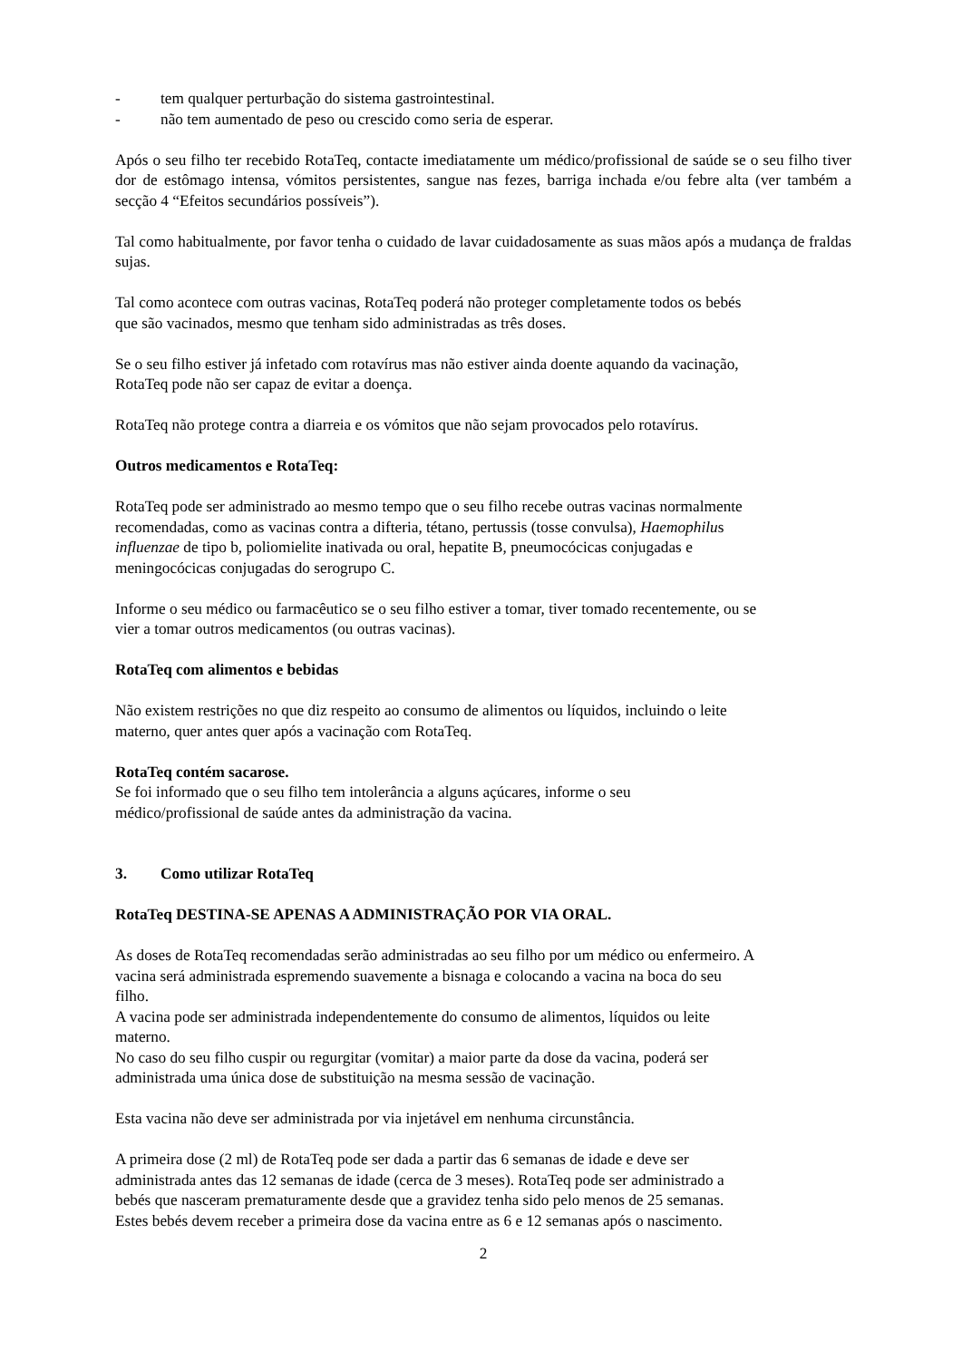- tem qualquer perturbação do sistema gastrointestinal.
- não tem aumentado de peso ou crescido como seria de esperar.
Após o seu filho ter recebido RotaTeq, contacte imediatamente um médico/profissional de saúde se o seu filho tiver dor de estômago intensa, vómitos persistentes, sangue nas fezes, barriga inchada e/ou febre alta (ver também a secção 4 “Efeitos secundários possíveis”).
Tal como habitualmente, por favor tenha o cuidado de lavar cuidadosamente as suas mãos após a mudança de fraldas sujas.
Tal como acontece com outras vacinas, RotaTeq poderá não proteger completamente todos os bebés
que são vacinados, mesmo que tenham sido administradas as três doses.
Se o seu filho estiver já infetado com rotavírus mas não estiver ainda doente aquando da vacinação,
RotaTeq pode não ser capaz de evitar a doença.
RotaTeq não protege contra a diarreia e os vómitos que não sejam provocados pelo rotavírus.
Outros medicamentos e RotaTeq:
RotaTeq pode ser administrado ao mesmo tempo que o seu filho recebe outras vacinas normalmente
recomendadas, como as vacinas contra a difteria, tétano, pertussis (tosse convulsa), Haemophilus
influenzae de tipo b, poliomielite inativada ou oral, hepatite B, pneumocócicas conjugadas e
meningocócicas conjugadas do serogrupo C.
Informe o seu médico ou farmacêutico se o seu filho estiver a tomar, tiver tomado recentemente, ou se
vier a tomar outros medicamentos (ou outras vacinas).
RotaTeq com alimentos e bebidas
Não existem restrições no que diz respeito ao consumo de alimentos ou líquidos, incluindo o leite
materno, quer antes quer após a vacinação com RotaTeq.
RotaTeq contém sacarose.
Se foi informado que o seu filho tem intolerância a alguns açúcares, informe o seu
médico/profissional de saúde antes da administração da vacina.
3. Como utilizar RotaTeq
RotaTeq DESTINA-SE APENAS A ADMINISTRAÇÃO POR VIA ORAL.
As doses de RotaTeq recomendadas serão administradas ao seu filho por um médico ou enfermeiro. A
vacina será administrada espremendo suavemente a bisnaga e colocando a vacina na boca do seu
filho.
A vacina pode ser administrada independentemente do consumo de alimentos, líquidos ou leite
materno.
No caso do seu filho cuspir ou regurgitar (vomitar) a maior parte da dose da vacina, poderá ser
administrada uma única dose de substituição na mesma sessão de vacinação.
Esta vacina não deve ser administrada por via injetável em nenhuma circunstância.
A primeira dose (2 ml) de RotaTeq pode ser dada a partir das 6 semanas de idade e deve ser
administrada antes das 12 semanas de idade (cerca de 3 meses). RotaTeq pode ser administrado a
bebés que nasceram prematuramente desde que a gravidez tenha sido pelo menos de 25 semanas.
Estes bebés devem receber a primeira dose da vacina entre as 6 e 12 semanas após o nascimento.
2